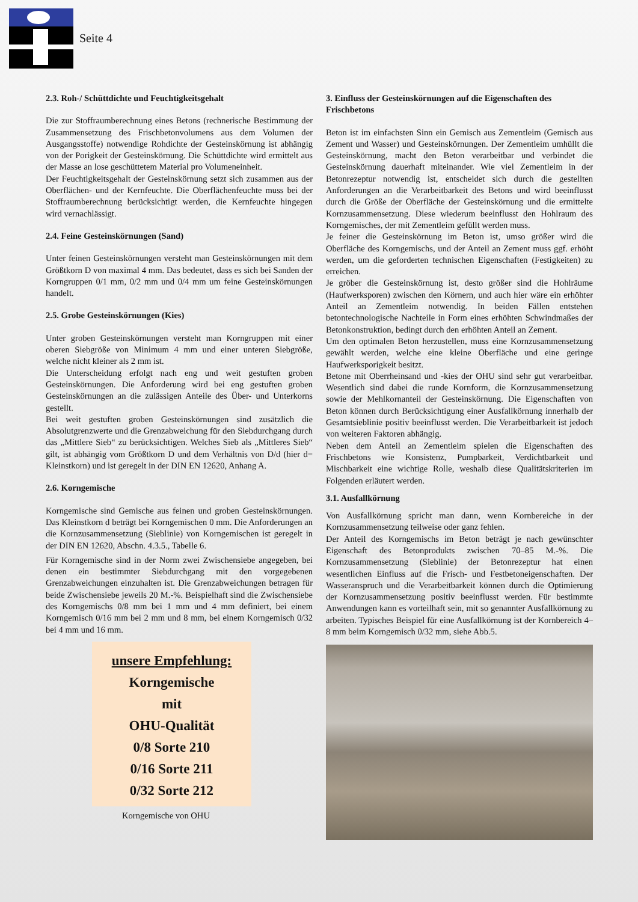Seite 4
2.3. Roh-/ Schüttdichte und Feuchtigkeitsgehalt
Die zur Stoffraumberechnung eines Betons (rechnerische Bestimmung der Zusammensetzung des Frischbetonvolumens aus dem Volumen der Ausgangsstoffe) notwendige Rohdichte der Gesteinskörnung ist abhängig von der Porigkeit der Gesteinskörnung. Die Schüttdichte wird ermittelt aus der Masse an lose geschüttetem Material pro Volumeneinheit.
Der Feuchtigkeitsgehalt der Gesteinskörnung setzt sich zusammen aus der Oberflächen- und der Kernfeuchte. Die Oberflächenfeuchte muss bei der Stoffraumberechnung berücksichtigt werden, die Kernfeuchte hingegen wird vernachlässigt.
2.4. Feine Gesteinskörnungen (Sand)
Unter feinen Gesteinskörnungen versteht man Gesteinskörnungen mit dem Größtkorn D von maximal 4 mm. Das bedeutet, dass es sich bei Sanden der Korngruppen 0/1 mm, 0/2 mm und 0/4 mm um feine Gesteinskörnungen handelt.
2.5. Grobe Gesteinskörnungen (Kies)
Unter groben Gesteinskörnungen versteht man Korngruppen mit einer oberen Siebgröße von Minimum 4 mm und einer unteren Siebgröße, welche nicht kleiner als 2 mm ist.
Die Unterscheidung erfolgt nach eng und weit gestuften groben Gesteinskörnungen. Die Anforderung wird bei eng gestuften groben Gesteinskörnungen an die zulässigen Anteile des Über- und Unterkorns gestellt.
Bei weit gestuften groben Gesteinskörnungen sind zusätzlich die Absolutgrenzwerte und die Grenzabweichung für den Siebdurchgang durch das „Mittlere Sieb“ zu berücksichtigen. Welches Sieb als „Mittleres Sieb“ gilt, ist abhängig vom Größtkorn D und dem Verhältnis von D/d (hier d= Kleinstkorn) und ist geregelt in der DIN EN 12620, Anhang A.
2.6. Korngemische
Korngemische sind Gemische aus feinen und groben Gesteinskörnungen. Das Kleinstkorn d beträgt bei Korngemischen 0 mm. Die Anforderungen an die Kornzusammensetzung (Sieblinie) von Korngemischen ist geregelt in der DIN EN 12620, Abschn. 4.3.5., Tabelle 6.
Für Korngemische sind in der Norm zwei Zwischensiebe angegeben, bei denen ein bestimmter Siebdurchgang mit den vorgegebenen Grenzabweichungen einzuhalten ist. Die Grenzabweichungen betragen für beide Zwischensiebe jeweils 20 M.-%. Beispielhaft sind die Zwischensiebe des Korngemischs 0/8 mm bei 1 mm und 4 mm definiert, bei einem Korngemisch 0/16 mm bei 2 mm und 8 mm, bei einem Korngemisch 0/32 bei 4 mm und 16 mm.
unsere Empfehlung:
Korngemische
mit
OHU-Qualität
0/8 Sorte 210
0/16 Sorte 211
0/32 Sorte 212
Korngemische von OHU
3. Einfluss der Gesteinskörnungen auf die Eigenschaften des Frischbetons
Beton ist im einfachsten Sinn ein Gemisch aus Zementleim (Gemisch aus Zement und Wasser) und Gesteinskörnungen. Der Zementleim umhüllt die Gesteinskörnung, macht den Beton verarbeitbar und verbindet die Gesteinskörnung dauerhaft miteinander. Wie viel Zementleim in der Betonrezeptur notwendig ist, entscheidet sich durch die gestellten Anforderungen an die Verarbeitbarkeit des Betons und wird beeinflusst durch die Größe der Oberfläche der Gesteinskörnung und die ermittelte Kornzusammensetzung. Diese wiederum beeinflusst den Hohlraum des Korngemisches, der mit Zementleim gefüllt werden muss.
Je feiner die Gesteinskörnung im Beton ist, umso größer wird die Oberfläche des Korngemischs, und der Anteil an Zement muss ggf. erhöht werden, um die geforderten technischen Eigenschaften (Festigkeiten) zu erreichen.
Je gröber die Gesteinskörnung ist, desto größer sind die Hohlräume (Haufwerksporen) zwischen den Körnern, und auch hier wäre ein erhöhter Anteil an Zementleim notwendig. In beiden Fällen entstehen betontechnologische Nachteile in Form eines erhöhten Schwindmaßes der Betonkonstruktion, bedingt durch den erhöhten Anteil an Zement.
Um den optimalen Beton herzustellen, muss eine Kornzusammensetzung gewählt werden, welche eine kleine Oberfläche und eine geringe Haufwerksporigkeit besitzt.
Betone mit Oberrheinsand und -kies der OHU sind sehr gut verarbeitbar. Wesentlich sind dabei die runde Kornform, die Kornzusammensetzung sowie der Mehlkornanteil der Gesteinskörnung. Die Eigenschaften von Beton können durch Berücksichtigung einer Ausfallkörnung innerhalb der Gesamtsieblinie positiv beeinflusst werden. Die Verarbeitbarkeit ist jedoch von weiteren Faktoren abhängig.
Neben dem Anteil an Zementleim spielen die Eigenschaften des Frischbetons wie Konsistenz, Pumpbarkeit, Verdichtbarkeit und Mischbarkeit eine wichtige Rolle, weshalb diese Qualitätskriterien im Folgenden erläutert werden.
3.1. Ausfallkörnung
Von Ausfallkörnung spricht man dann, wenn Kornbereiche in der Kornzusammensetzung teilweise oder ganz fehlen.
Der Anteil des Korngemischs im Beton beträgt je nach gewünschter Eigenschaft des Betonprodukts zwischen 70–85 M.-%. Die Kornzusammensetzung (Sieblinie) der Betonrezeptur hat einen wesentlichen Einfluss auf die Frisch- und Festbetoneigenschaften. Der Wasseranspruch und die Verarbeitbarkeit können durch die Optimierung der Kornzusammensetzung positiv beeinflusst werden. Für bestimmte Anwendungen kann es vorteilhaft sein, mit so genannter Ausfallkörnung zu arbeiten. Typisches Beispiel für eine Ausfallkörnung ist der Kornbereich 4–8 mm beim Korngemisch 0/32 mm, siehe Abb.5.